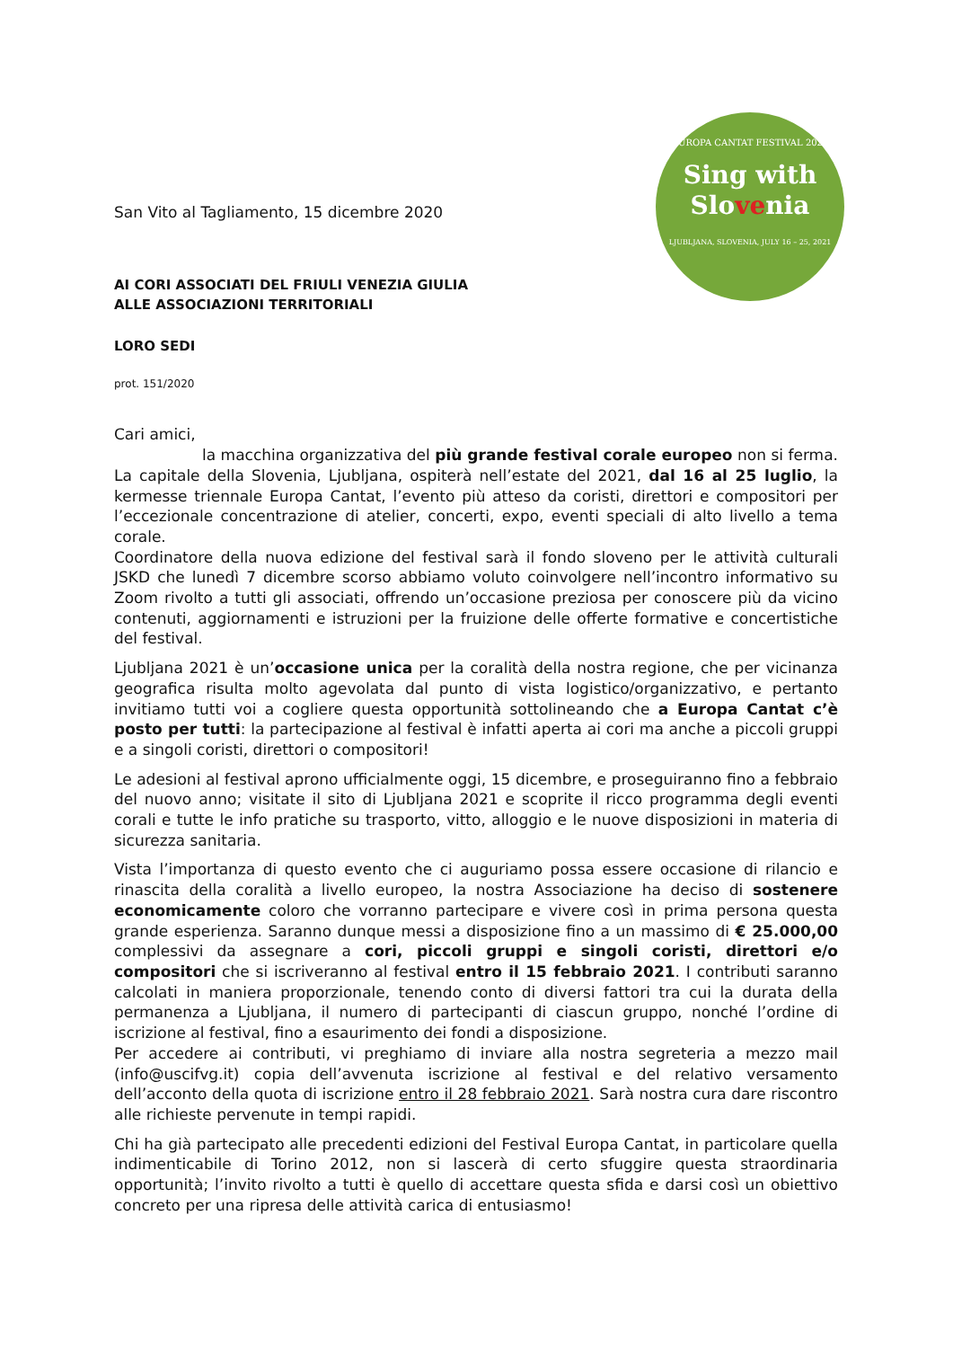EUROPA CANTAT FESTIVAL 2021
Sing with
Slovenia
LJUBLJANA, SLOVENIA, JULY 16 – 25, 2021
San Vito al Tagliamento, 15 dicembre 2020
AI CORI ASSOCIATI DEL FRIULI VENEZIA GIULIA
ALLE ASSOCIAZIONI TERRITORIALI
LORO SEDI
prot. 151/2020
Cari amici,
la macchina organizzativa del più grande festival corale europeo non si ferma. La capitale della Slovenia, Ljubljana, ospiterà nell’estate del 2021, dal 16 al 25 luglio, la kermesse triennale Europa Cantat, l’evento più atteso da coristi, direttori e compositori per l’eccezionale concentrazione di atelier, concerti, expo, eventi speciali di alto livello a tema corale.
Coordinatore della nuova edizione del festival sarà il fondo sloveno per le attività culturali JSKD che lunedì 7 dicembre scorso abbiamo voluto coinvolgere nell’incontro informativo su Zoom rivolto a tutti gli associati, offrendo un’occasione preziosa per conoscere più da vicino contenuti, aggiornamenti e istruzioni per la fruizione delle offerte formative e concertistiche del festival.
Ljubljana 2021 è un’occasione unica per la coralità della nostra regione, che per vicinanza geografica risulta molto agevolata dal punto di vista logistico/organizzativo, e pertanto invitiamo tutti voi a cogliere questa opportunità sottolineando che a Europa Cantat c’è posto per tutti: la partecipazione al festival è infatti aperta ai cori ma anche a piccoli gruppi e a singoli coristi, direttori o compositori!
Le adesioni al festival aprono ufficialmente oggi, 15 dicembre, e proseguiranno fino a febbraio del nuovo anno; visitate il sito di Ljubljana 2021 e scoprite il ricco programma degli eventi corali e tutte le info pratiche su trasporto, vitto, alloggio e le nuove disposizioni in materia di sicurezza sanitaria.
Vista l’importanza di questo evento che ci auguriamo possa essere occasione di rilancio e rinascita della coralità a livello europeo, la nostra Associazione ha deciso di sostenere economicamente coloro che vorranno partecipare e vivere così in prima persona questa grande esperienza. Saranno dunque messi a disposizione fino a un massimo di € 25.000,00 complessivi da assegnare a cori, piccoli gruppi e singoli coristi, direttori e/o compositori che si iscriveranno al festival entro il 15 febbraio 2021. I contributi saranno calcolati in maniera proporzionale, tenendo conto di diversi fattori tra cui la durata della permanenza a Ljubljana, il numero di partecipanti di ciascun gruppo, nonché l’ordine di iscrizione al festival, fino a esaurimento dei fondi a disposizione.
Per accedere ai contributi, vi preghiamo di inviare alla nostra segreteria a mezzo mail (info@uscifvg.it) copia dell’avvenuta iscrizione al festival e del relativo versamento dell’acconto della quota di iscrizione entro il 28 febbraio 2021. Sarà nostra cura dare riscontro alle richieste pervenute in tempi rapidi.
Chi ha già partecipato alle precedenti edizioni del Festival Europa Cantat, in particolare quella indimenticabile di Torino 2012, non si lascerà di certo sfuggire questa straordinaria opportunità; l’invito rivolto a tutti è quello di accettare questa sfida e darsi così un obiettivo concreto per una ripresa delle attività carica di entusiasmo!